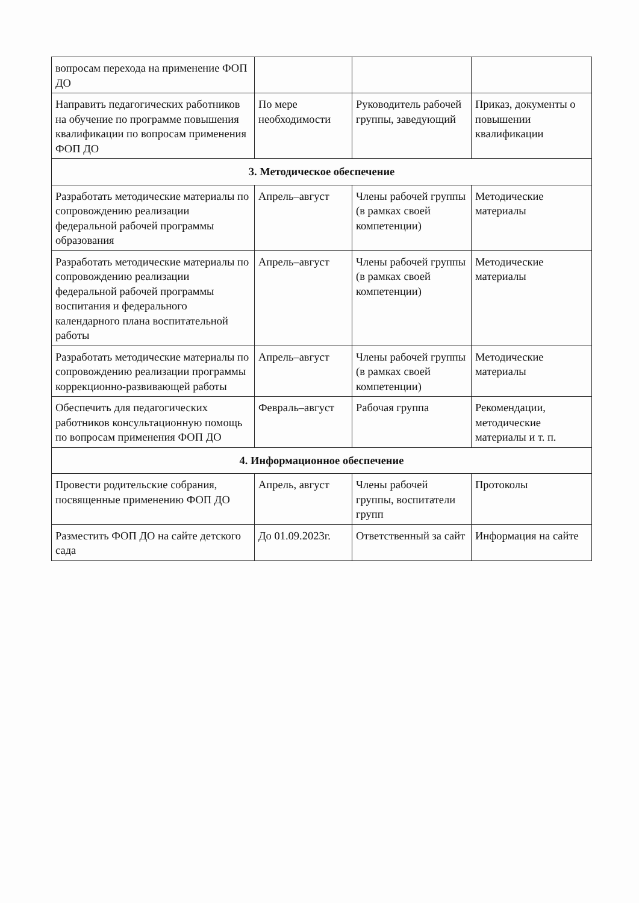| вопросам перехода на применение ФОП ДО | | | |
| Направить педагогических работников на обучение по программе повышения квалификации по вопросам применения ФОП ДО | По мере необходимости | Руководитель рабочей группы, заведующий | Приказ, документы о повышении квалификации |
| 3. Методическое обеспечение | | | |
| Разработать методические материалы по сопровождению реализации федеральной рабочей программы образования | Апрель–август | Члены рабочей группы (в рамках своей компетенции) | Методические материалы |
| Разработать методические материалы по сопровождению реализации федеральной рабочей программы воспитания и федерального календарного плана воспитательной работы | Апрель–август | Члены рабочей группы (в рамках своей компетенции) | Методические материалы |
| Разработать методические материалы по сопровождению реализации программы коррекционно-развивающей работы | Апрель–август | Члены рабочей группы (в рамках своей компетенции) | Методические материалы |
| Обеспечить для педагогических работников консультационную помощь по вопросам применения ФОП ДО | Февраль–август | Рабочая группа | Рекомендации, методические материалы и т. п. |
| 4. Информационное обеспечение | | | |
| Провести родительские собрания, посвященные применению ФОП ДО | Апрель, август | Члены рабочей группы, воспитатели групп | Протоколы |
| Разместить ФОП ДО на сайте детского сада | До 01.09.2023г. | Ответственный за сайт | Информация на сайте |